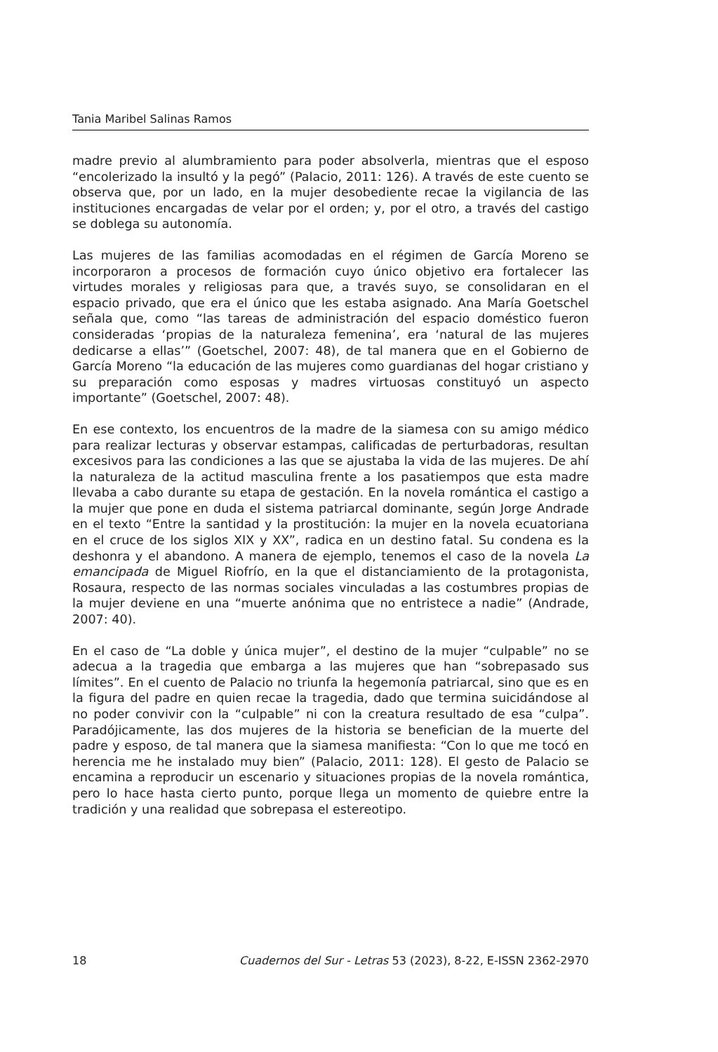Tania Maribel Salinas Ramos
madre previo al alumbramiento para poder absolverla, mientras que el esposo “encolerizado la insultó y la pegó” (Palacio, 2011: 126). A través de este cuento se observa que, por un lado, en la mujer desobediente recae la vigilancia de las instituciones encargadas de velar por el orden; y, por el otro, a través del castigo se doblega su autonomía.
Las mujeres de las familias acomodadas en el régimen de García Moreno se incorporaron a procesos de formación cuyo único objetivo era fortalecer las virtudes morales y religiosas para que, a través suyo, se consolidaran en el espacio privado, que era el único que les estaba asignado. Ana María Goetschel señala que, como “las tareas de administración del espacio doméstico fueron consideradas ‘propias de la naturaleza femenina’, era ‘natural de las mujeres dedicarse a ellas’” (Goetschel, 2007: 48), de tal manera que en el Gobierno de García Moreno “la educación de las mujeres como guardianas del hogar cristiano y su preparación como esposas y madres virtuosas constituyó un aspecto importante” (Goetschel, 2007: 48).
En ese contexto, los encuentros de la madre de la siamesa con su amigo médico para realizar lecturas y observar estampas, calificadas de perturbadoras, resultan excesivos para las condiciones a las que se ajustaba la vida de las mujeres. De ahí la naturaleza de la actitud masculina frente a los pasatiempos que esta madre llevaba a cabo durante su etapa de gestación. En la novela romántica el castigo a la mujer que pone en duda el sistema patriarcal dominante, según Jorge Andrade en el texto “Entre la santidad y la prostitución: la mujer en la novela ecuatoriana en el cruce de los siglos XIX y XX”, radica en un destino fatal. Su condena es la deshonra y el abandono. A manera de ejemplo, tenemos el caso de la novela La emancipada de Miguel Riofrío, en la que el distanciamiento de la protagonista, Rosaura, respecto de las normas sociales vinculadas a las costumbres propias de la mujer deviene en una “muerte anónima que no entristece a nadie” (Andrade, 2007: 40).
En el caso de “La doble y única mujer”, el destino de la mujer “culpable” no se adecua a la tragedia que embarga a las mujeres que han “sobrepasado sus límites”. En el cuento de Palacio no triunfa la hegemonía patriarcal, sino que es en la figura del padre en quien recae la tragedia, dado que termina suicidándose al no poder convivir con la “culpable” ni con la creatura resultado de esa “culpa”. Paradójicamente, las dos mujeres de la historia se benefician de la muerte del padre y esposo, de tal manera que la siamesa manifiesta: “Con lo que me tocó en herencia me he instalado muy bien” (Palacio, 2011: 128). El gesto de Palacio se encamina a reproducir un escenario y situaciones propias de la novela romántica, pero lo hace hasta cierto punto, porque llega un momento de quiebre entre la tradición y una realidad que sobrepasa el estereotipo.
18 Cuadernos del Sur - Letras 53 (2023), 8-22, E-ISSN 2362-2970